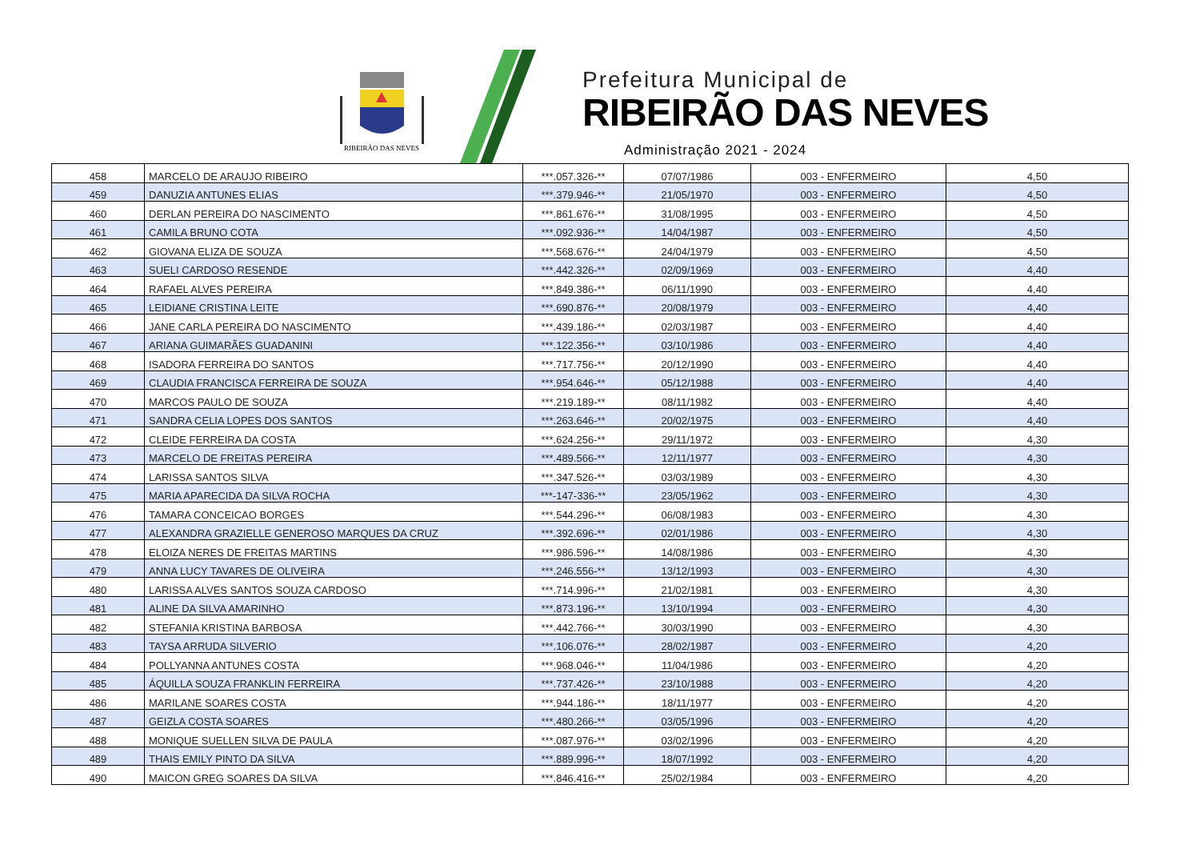RIBEIRÃO DAS NEVES
Prefeitura Municipal de
RIBEIRÃO DAS NEVES
Administração 2021 - 2024
| 458 | MARCELO DE ARAUJO RIBEIRO | ***.057.326-** | 07/07/1986 | 003 - ENFERMEIRO | 4,50 |
| 459 | DANUZIA ANTUNES ELIAS | ***.379.946-** | 21/05/1970 | 003 - ENFERMEIRO | 4,50 |
| 460 | DERLAN PEREIRA DO NASCIMENTO | ***.861.676-** | 31/08/1995 | 003 - ENFERMEIRO | 4,50 |
| 461 | CAMILA BRUNO COTA | ***.092.936-** | 14/04/1987 | 003 - ENFERMEIRO | 4,50 |
| 462 | GIOVANA ELIZA DE SOUZA | ***.568.676-** | 24/04/1979 | 003 - ENFERMEIRO | 4,50 |
| 463 | SUELI CARDOSO RESENDE | ***.442.326-** | 02/09/1969 | 003 - ENFERMEIRO | 4,40 |
| 464 | RAFAEL ALVES PEREIRA | ***.849.386-** | 06/11/1990 | 003 - ENFERMEIRO | 4,40 |
| 465 | LEIDIANE CRISTINA LEITE | ***.690.876-** | 20/08/1979 | 003 - ENFERMEIRO | 4,40 |
| 466 | JANE CARLA PEREIRA DO NASCIMENTO | ***.439.186-** | 02/03/1987 | 003 - ENFERMEIRO | 4,40 |
| 467 | ARIANA GUIMARÃES GUADANINI | ***.122.356-** | 03/10/1986 | 003 - ENFERMEIRO | 4,40 |
| 468 | ISADORA FERREIRA DO SANTOS | ***.717.756-** | 20/12/1990 | 003 - ENFERMEIRO | 4,40 |
| 469 | CLAUDIA FRANCISCA FERREIRA DE SOUZA | ***.954.646-** | 05/12/1988 | 003 - ENFERMEIRO | 4,40 |
| 470 | MARCOS PAULO DE SOUZA | ***.219.189-** | 08/11/1982 | 003 - ENFERMEIRO | 4,40 |
| 471 | SANDRA CELIA LOPES DOS SANTOS | ***.263.646-** | 20/02/1975 | 003 - ENFERMEIRO | 4,40 |
| 472 | CLEIDE FERREIRA DA COSTA | ***.624.256-** | 29/11/1972 | 003 - ENFERMEIRO | 4,30 |
| 473 | MARCELO DE FREITAS PEREIRA | ***.489.566-** | 12/11/1977 | 003 - ENFERMEIRO | 4,30 |
| 474 | LARISSA SANTOS SILVA | ***.347.526-** | 03/03/1989 | 003 - ENFERMEIRO | 4,30 |
| 475 | MARIA APARECIDA DA SILVA ROCHA | ***-147-336-** | 23/05/1962 | 003 - ENFERMEIRO | 4,30 |
| 476 | TAMARA CONCEICAO BORGES | ***.544.296-** | 06/08/1983 | 003 - ENFERMEIRO | 4,30 |
| 477 | ALEXANDRA GRAZIELLE GENEROSO MARQUES DA CRUZ | ***.392.696-** | 02/01/1986 | 003 - ENFERMEIRO | 4,30 |
| 478 | ELOIZA NERES DE FREITAS MARTINS | ***.986.596-** | 14/08/1986 | 003 - ENFERMEIRO | 4,30 |
| 479 | ANNA LUCY TAVARES DE OLIVEIRA | ***.246.556-** | 13/12/1993 | 003 - ENFERMEIRO | 4,30 |
| 480 | LARISSA ALVES SANTOS SOUZA CARDOSO | ***.714.996-** | 21/02/1981 | 003 - ENFERMEIRO | 4,30 |
| 481 | ALINE DA SILVA AMARINHO | ***.873.196-** | 13/10/1994 | 003 - ENFERMEIRO | 4,30 |
| 482 | STEFANIA KRISTINA BARBOSA | ***.442.766-** | 30/03/1990 | 003 - ENFERMEIRO | 4,30 |
| 483 | TAYSA ARRUDA SILVERIO | ***.106.076-** | 28/02/1987 | 003 - ENFERMEIRO | 4,20 |
| 484 | POLLYANNA ANTUNES COSTA | ***.968.046-** | 11/04/1986 | 003 - ENFERMEIRO | 4,20 |
| 485 | ÁQUILLA SOUZA FRANKLIN FERREIRA | ***.737.426-** | 23/10/1988 | 003 - ENFERMEIRO | 4,20 |
| 486 | MARILANE SOARES COSTA | ***.944.186-** | 18/11/1977 | 003 - ENFERMEIRO | 4,20 |
| 487 | GEIZLA COSTA SOARES | ***.480.266-** | 03/05/1996 | 003 - ENFERMEIRO | 4,20 |
| 488 | MONIQUE SUELLEN SILVA DE PAULA | ***.087.976-** | 03/02/1996 | 003 - ENFERMEIRO | 4,20 |
| 489 | THAIS EMILY PINTO DA SILVA | ***.889.996-** | 18/07/1992 | 003 - ENFERMEIRO | 4,20 |
| 490 | MAICON GREG SOARES DA SILVA | ***.846.416-** | 25/02/1984 | 003 - ENFERMEIRO | 4,20 |